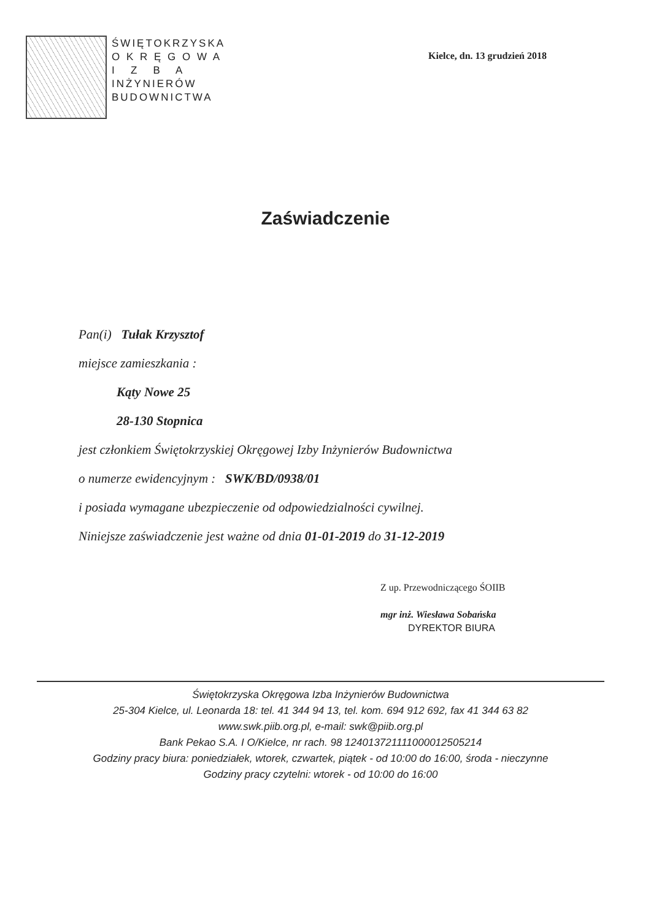ŚWIĘTOKRZYSKA
O K R Ę G O W A
I Z B A
INŻYNIERÓW
BUDOWNICTWA
Kielce, dn. 13 grudzień 2018
Zaświadczenie
Pan(i) Tułak Krzysztof
miejsce zamieszkania :
Kąty Nowe 25
28-130 Stopnica
jest członkiem Świętokrzyskiej Okręgowej Izby Inżynierów Budownictwa
o numerze ewidencyjnym : SWK/BD/0938/01
i posiada wymagane ubezpieczenie od odpowiedzialności cywilnej.
Niniejsze zaświadczenie jest ważne od dnia 01-01-2019 do 31-12-2019
Z up. Przewodniczącego ŚOIIB
mgr inż. Wiesława Sobańska
DYREKTOR BIURA
Świętokrzyska Okręgowa Izba Inżynierów Budownictwa
25-304 Kielce, ul. Leonarda 18: tel. 41 344 94 13, tel. kom. 694 912 692, fax 41 344 63 82
www.swk.piib.org.pl, e-mail: swk@piib.org.pl
Bank Pekao S.A. I O/Kielce, nr rach. 98 124013721111000012505214
Godziny pracy biura: poniedziałek, wtorek, czwartek, piątek - od 10:00 do 16:00, środa - nieczynne
Godziny pracy czytelni: wtorek - od 10:00 do 16:00